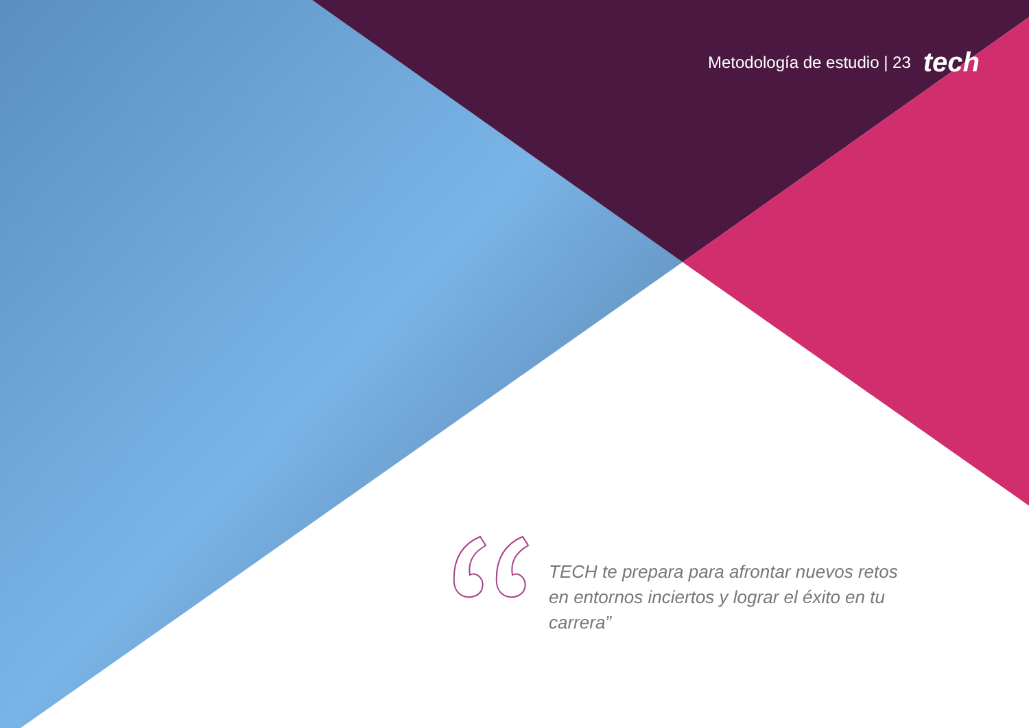Metodología de estudio | 23 tech
TECH te prepara para afrontar nuevos retos en entornos inciertos y lograr el éxito en tu carrera”